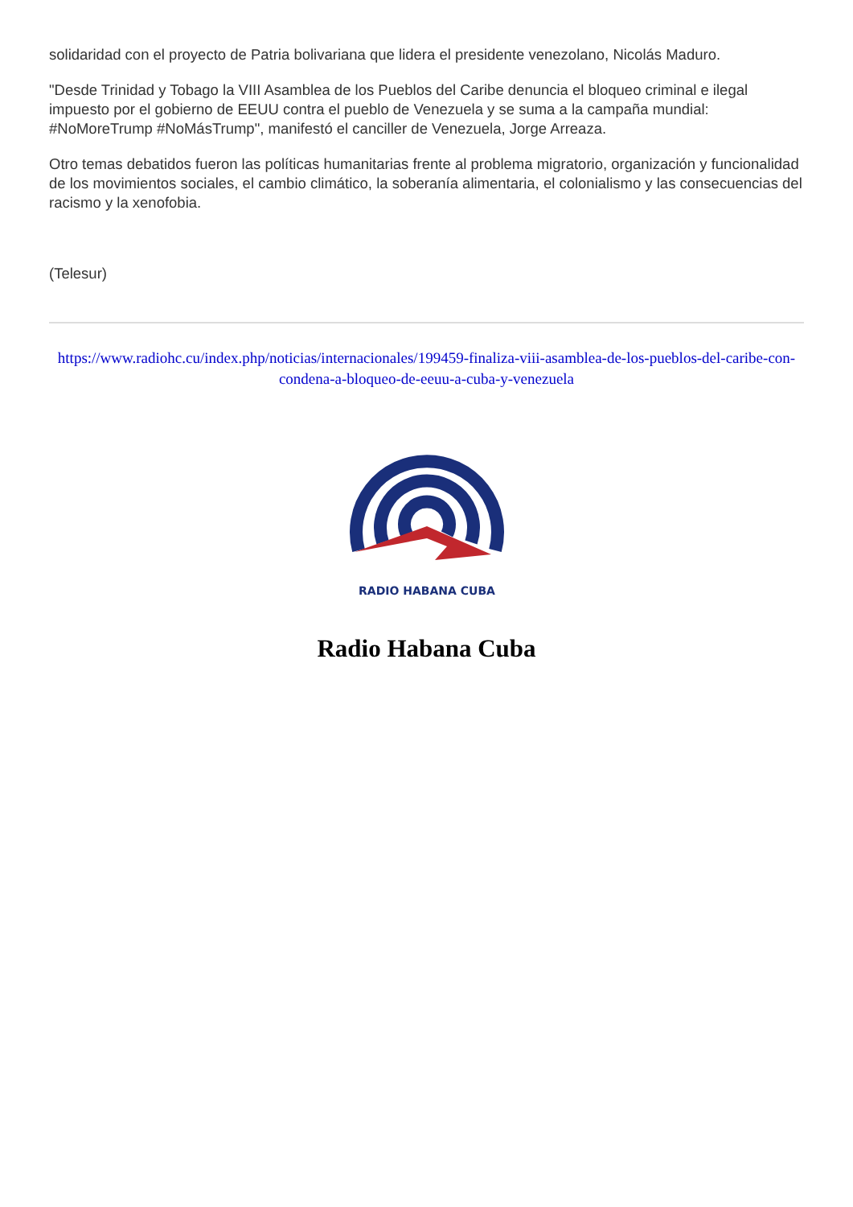solidaridad con el proyecto de Patria bolivariana que lidera el presidente venezolano, Nicolás Maduro.
"Desde Trinidad y Tobago la VIII Asamblea de los Pueblos del Caribe denuncia el bloqueo criminal e ilegal impuesto por el gobierno de EEUU contra el pueblo de Venezuela y se suma a la campaña mundial: #NoMoreTrump #NoMásTrump", manifestó el canciller de Venezuela, Jorge Arreaza.
Otro temas debatidos fueron las políticas humanitarias frente al problema migratorio, organización y funcionalidad de los movimientos sociales, el cambio climático, la soberanía alimentaria, el colonialismo y las consecuencias del racismo y la xenofobia.
(Telesur)
https://www.radiohc.cu/index.php/noticias/internacionales/199459-finaliza-viii-asamblea-de-los-pueblos-del-caribe-con-condena-a-bloqueo-de-eeuu-a-cuba-y-venezuela
RADIO HABANA CUBA
Radio Habana Cuba